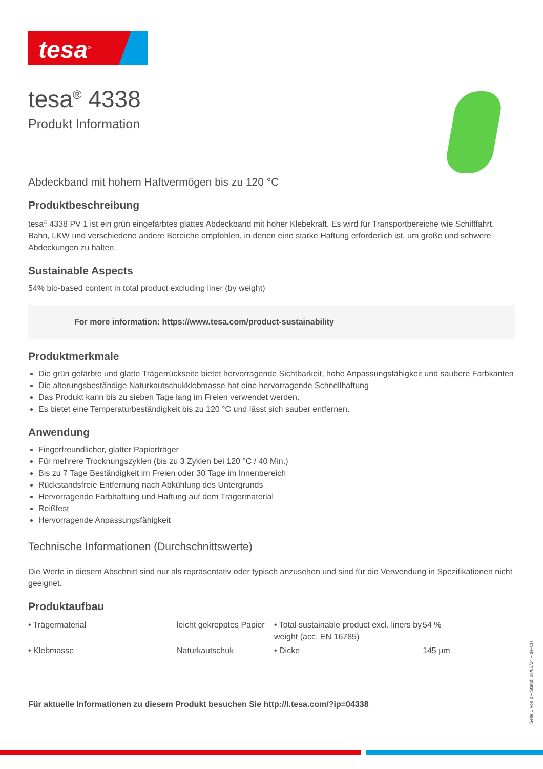tesa<sup>®</sup>
tesa<sup>®</sup> 4338
Produkt Information
Abdeckband mit hohem Haftvermögen bis zu 120 °C
Produktbeschreibung
tesa<sup>®</sup> 4338 PV 1 ist ein grün eingefärbtes glattes Abdeckband mit hoher Klebekraft. Es wird für Transportbereiche wie Schifffahrt, Bahn, LKW und verschiedene andere Bereiche empfohlen, in denen eine starke Haftung erforderlich ist, um große und schwere Abdeckungen zu halten.
Sustainable Aspects
54% bio-based content in total product excluding liner (by weight)
For more information: https://www.tesa.com/product-sustainability
Produktmerkmale
Die grün gefärbte und glatte Trägerrückseite bietet hervorragende Sichtbarkeit, hohe Anpassungsfähigkeit und saubere Farbkanten
Die alterungsbeständige Naturkautschukklebmasse hat eine hervorragende Schnellhaftung
Das Produkt kann bis zu sieben Tage lang im Freien verwendet werden.
Es bietet eine Temperaturbeständigkeit bis zu 120 °C und lässt sich sauber entfernen.
Anwendung
Fingerfreundlicher, glatter Papierträger
Für mehrere Trocknungszyklen (bis zu 3 Zyklen bei 120 °C / 40 Min.)
Bis zu 7 Tage Beständigkeit im Freien oder 30 Tage im Innenbereich
Rückstandsfreie Entfernung nach Abkühlung des Untergrunds
Hervorragende Farbhaftung und Haftung auf dem Trägermaterial
Reißfest
Hervorragende Anpassungsfähigkeit
Technische Informationen (Durchschnittswerte)
Die Werte in diesem Abschnitt sind nur als repräsentativ oder typisch anzusehen und sind für die Verwendung in Spezifikationen nicht geeignet.
Produktaufbau
| • Trägermaterial | leicht gekrepptes Papier | • Total sustainable product excl. liners by weight (acc. EN 16785) | 54 % |
| • Klebmasse | Naturkautschuk | • Dicke | 145 µm |
Für aktuelle Informationen zu diesem Produkt besuchen Sie http://l.tesa.com/?ip=04338
Seite 1 von 2 – Stand: 06/03/24 – de-CH